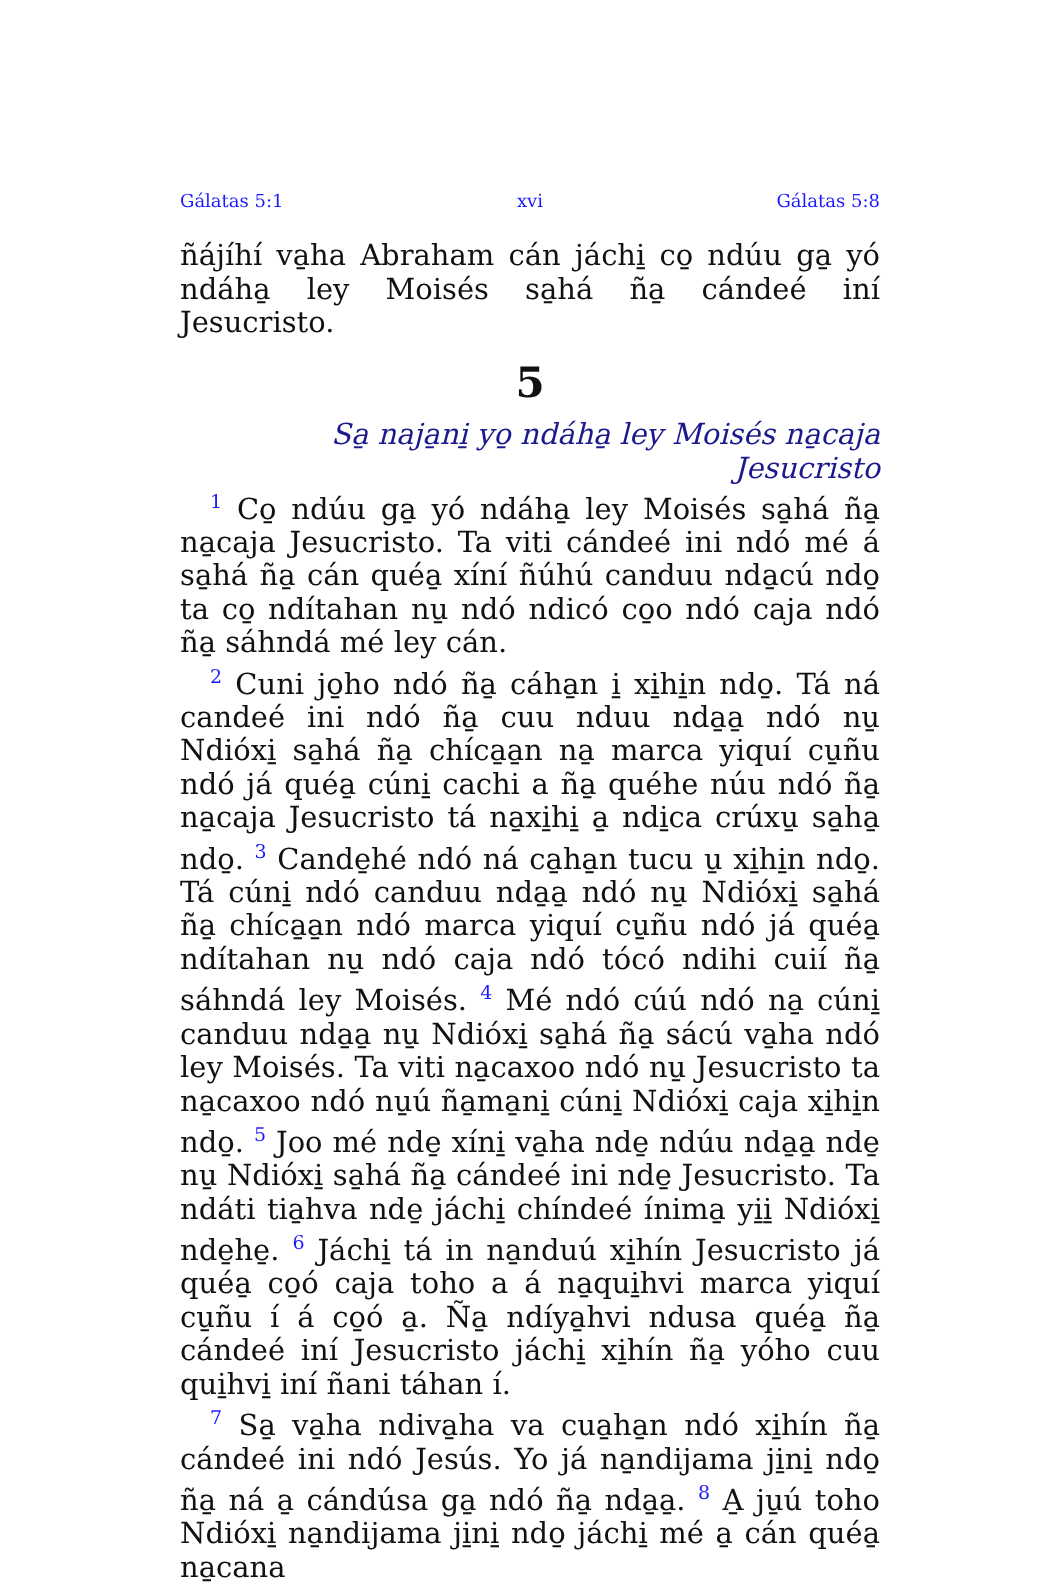Gálatas 5:1 xvi Gálatas 5:8
ñájíhí va̱ha Abraham cán jáchi̱ co̱ ndúu ga̱ yó ndáha̱ ley Moisés sa̱há ña̱ cándeé iní Jesucristo.
5
Sa̱ naja̱ni̱ yo̱ ndáha̱ ley Moisés na̱caja Jesucristo
<sup>1</sup> Co̱ ndúu ga̱ yó ndáha̱ ley Moisés sa̱há ña̱ na̱caja Jesucristo. Ta viti cándeé ini ndó mé á sa̱há ña̱ cán quéa̱ xíní ñúhú canduu nda̱cú ndo̱ ta co̱ ndítahan nu̱ ndó ndicó co̱o ndó caja ndó ña̱ sáhndá mé ley cán.
<sup>2</sup> Cuni jo̱ho ndó ña̱ cáha̱n i̱ xi̱hi̱n ndo̱. Tá ná candeé ini ndó ña̱ cuu nduu nda̱a̱ ndó nu̱ Ndióxi̱ sa̱há ña̱ chíca̱a̱n na̱ marca yiquí cu̱ñu ndó já quéa̱ cúni̱ cachi a ña̱ quéhe núu ndó ña̱ na̱caja Jesucristo tá na̱xi̱hi̱ a̱ ndi̱ca crúxu̱ sa̱ha̱ ndo̱. <sup>3</sup> Cande̱hé ndó ná ca̱ha̱n tucu u̱ xi̱hi̱n ndo̱. Tá cúni̱ ndó canduu nda̱a̱ ndó nu̱ Ndióxi̱ sa̱há ña̱ chíca̱a̱n ndó marca yiquí cu̱ñu ndó já quéa̱ ndítahan nu̱ ndó caja ndó tócó ndihi cuií ña̱ sáhndá ley Moisés. <sup>4</sup> Mé ndó cúú ndó na̱ cúni̱ canduu nda̱a̱ nu̱ Ndióxi̱ sa̱há ña̱ sácú va̱ha ndó ley Moisés. Ta viti na̱caxoo ndó nu̱ Jesucristo ta na̱caxoo ndó nu̱ú ña̱ma̱ni̱ cúni̱ Ndióxi̱ caja xi̱hi̱n ndo̱. <sup>5</sup> Joo mé nde̱ xíni̱ va̱ha nde̱ ndúu nda̱a̱ nde̱ nu̱ Ndióxi̱ sa̱há ña̱ cándeé ini nde̱ Jesucristo. Ta ndáti tia̱hva nde̱ jáchi̱ chíndeé ínima̱ yi̱i̱ Ndióxi̱ nde̱he̱. <sup>6</sup> Jáchi̱ tá in na̱nduú xi̱hín Jesucristo já quéa̱ co̱ó caja toho a á na̱qui̱hvi marca yiquí cu̱ñu í á co̱ó a̱. Ña̱ ndíya̱hvi ndusa quéa̱ ña̱ cándeé iní Jesucristo jáchi̱ xi̱hín ña̱ yóho cuu qui̱hvi̱ iní ñani táhan í.
<sup>7</sup> Sa̱ va̱ha ndiva̱ha va cua̱ha̱n ndó xi̱hín ña̱ cándeé ini ndó Jesús. Yo já na̱ndijama ji̱ni̱ ndo̱ ña̱ ná a̱ cándúsa ga̱ ndó ña̱ nda̱a̱. <sup>8</sup> A̱ ju̱ú toho Ndióxi̱ na̱ndijama ji̱ni̱ ndo̱ jáchi̱ mé a̱ cán quéa̱ na̱cana